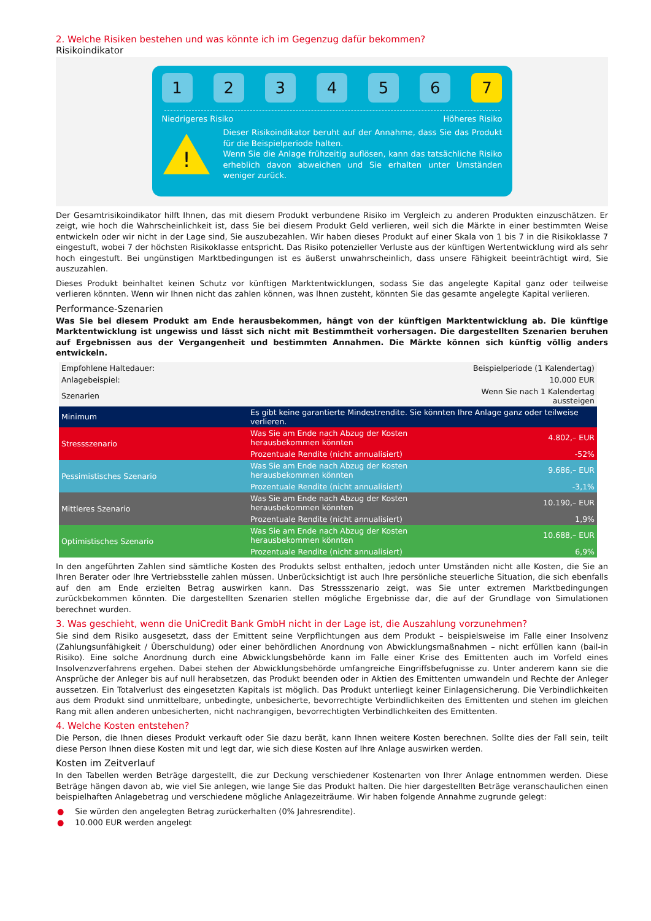2. Welche Risiken bestehen und was könnte ich im Gegenzug dafür bekommen?
Risikoindikator
1 2 3 4 5 6 7
Niedrigeres Risiko Höheres Risiko
!
Dieser Risikoindikator beruht auf der Annahme, dass Sie das Produkt für die Beispielperiode halten.
Wenn Sie die Anlage frühzeitig auflösen, kann das tatsächliche Risiko erheblich davon abweichen und Sie erhalten unter Umständen weniger zurück.
Der Gesamtrisikoindikator hilft Ihnen, das mit diesem Produkt verbundene Risiko im Vergleich zu anderen Produkten einzuschätzen. Er zeigt, wie hoch die Wahrscheinlichkeit ist, dass Sie bei diesem Produkt Geld verlieren, weil sich die Märkte in einer bestimmten Weise entwickeln oder wir nicht in der Lage sind, Sie auszubezahlen. Wir haben dieses Produkt auf einer Skala von 1 bis 7 in die Risikoklasse 7 eingestuft, wobei 7 der höchsten Risikoklasse entspricht. Das Risiko potenzieller Verluste aus der künftigen Wertentwicklung wird als sehr hoch eingestuft. Bei ungünstigen Marktbedingungen ist es äußerst unwahrscheinlich, dass unsere Fähigkeit beeinträchtigt wird, Sie auszuzahlen.
Dieses Produkt beinhaltet keinen Schutz vor künftigen Marktentwicklungen, sodass Sie das angelegte Kapital ganz oder teilweise verlieren könnten. Wenn wir Ihnen nicht das zahlen können, was Ihnen zusteht, könnten Sie das gesamte angelegte Kapital verlieren.
Performance-Szenarien
Was Sie bei diesem Produkt am Ende herausbekommen, hängt von der künftigen Marktentwicklung ab. Die künftige Marktentwicklung ist ungewiss und lässt sich nicht mit Bestimmtheit vorhersagen. Die dargestellten Szenarien beruhen auf Ergebnissen aus der Vergangenheit und bestimmten Annahmen. Die Märkte können sich künftig völlig anders entwickeln.
| Empfohlene Haltedauer: | | Beispielperiode (1 Kalendertag) |
| Anlagebeispiel: | | 10.000 EUR |
| Szenarien | | Wenn Sie nach 1 Kalendertag aussteigen |
| Minimum | Es gibt keine garantierte Mindestrendite. Sie könnten Ihre Anlage ganz oder teilweise verlieren. | |
| Stressszenario | Was Sie am Ende nach Abzug der Kosten herausbekommen könnten | 4.802,– EUR |
| | Prozentuale Rendite (nicht annualisiert) | -52% |
| Pessimistisches Szenario | Was Sie am Ende nach Abzug der Kosten herausbekommen könnten | 9.686,– EUR |
| | Prozentuale Rendite (nicht annualisiert) | -3,1% |
| Mittleres Szenario | Was Sie am Ende nach Abzug der Kosten herausbekommen könnten | 10.190,– EUR |
| | Prozentuale Rendite (nicht annualisiert) | 1,9% |
| Optimistisches Szenario | Was Sie am Ende nach Abzug der Kosten herausbekommen könnten | 10.688,– EUR |
| | Prozentuale Rendite (nicht annualisiert) | 6,9% |
In den angeführten Zahlen sind sämtliche Kosten des Produkts selbst enthalten, jedoch unter Umständen nicht alle Kosten, die Sie an Ihren Berater oder Ihre Vertriebsstelle zahlen müssen. Unberücksichtigt ist auch Ihre persönliche steuerliche Situation, die sich ebenfalls auf den am Ende erzielten Betrag auswirken kann. Das Stressszenario zeigt, was Sie unter extremen Marktbedingungen zurückbekommen könnten. Die dargestellten Szenarien stellen mögliche Ergebnisse dar, die auf der Grundlage von Simulationen berechnet wurden.
3. Was geschieht, wenn die UniCredit Bank GmbH nicht in der Lage ist, die Auszahlung vorzunehmen?
Sie sind dem Risiko ausgesetzt, dass der Emittent seine Verpflichtungen aus dem Produkt – beispielsweise im Falle einer Insolvenz (Zahlungsunfähigkeit / Überschuldung) oder einer behördlichen Anordnung von Abwicklungsmaßnahmen – nicht erfüllen kann (bail-in Risiko). Eine solche Anordnung durch eine Abwicklungsbehörde kann im Falle einer Krise des Emittenten auch im Vorfeld eines Insolvenzverfahrens ergehen. Dabei stehen der Abwicklungsbehörde umfangreiche Eingriffsbefugnisse zu. Unter anderem kann sie die Ansprüche der Anleger bis auf null herabsetzen, das Produkt beenden oder in Aktien des Emittenten umwandeln und Rechte der Anleger aussetzen. Ein Totalverlust des eingesetzten Kapitals ist möglich. Das Produkt unterliegt keiner Einlagensicherung. Die Verbindlichkeiten aus dem Produkt sind unmittelbare, unbedingte, unbesicherte, bevorrechtigte Verbindlichkeiten des Emittenten und stehen im gleichen Rang mit allen anderen unbesicherten, nicht nachrangigen, bevorrechtigten Verbindlichkeiten des Emittenten.
4. Welche Kosten entstehen?
Die Person, die Ihnen dieses Produkt verkauft oder Sie dazu berät, kann Ihnen weitere Kosten berechnen. Sollte dies der Fall sein, teilt diese Person Ihnen diese Kosten mit und legt dar, wie sich diese Kosten auf Ihre Anlage auswirken werden.
Kosten im Zeitverlauf
In den Tabellen werden Beträge dargestellt, die zur Deckung verschiedener Kostenarten von Ihrer Anlage entnommen werden. Diese Beträge hängen davon ab, wie viel Sie anlegen, wie lange Sie das Produkt halten. Die hier dargestellten Beträge veranschaulichen einen beispielhaften Anlagebetrag und verschiedene mögliche Anlagezeiträume. Wir haben folgende Annahme zugrunde gelegt:
● Sie würden den angelegten Betrag zurückerhalten (0% Jahresrendite).
● 10.000 EUR werden angelegt